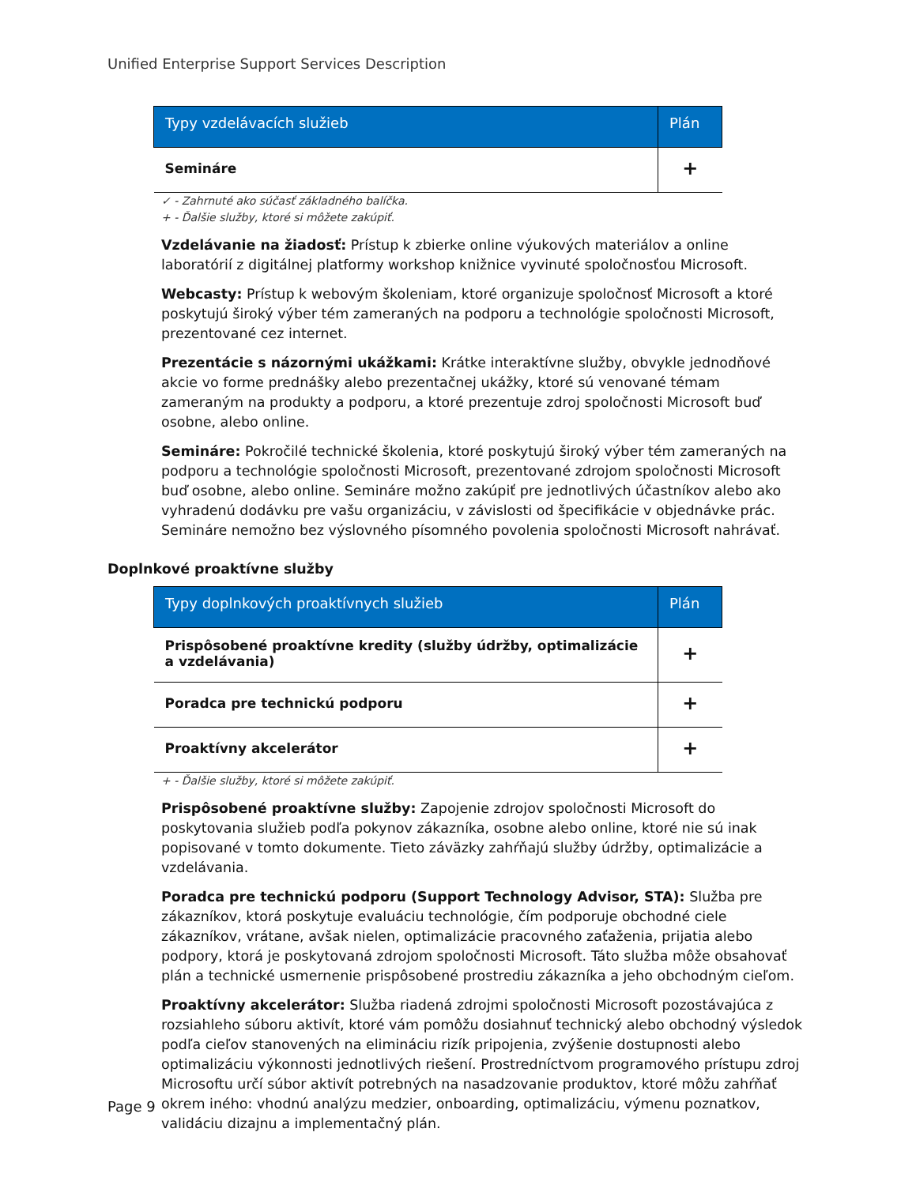Unified Enterprise Support Services Description
| Typy vzdelávacích služieb | Plán |
| --- | --- |
| Semináre | + |
✓ - Zahrnuté ako súčasť základného balíčka.
+ - Ďalšie služby, ktoré si môžete zakúpiť.
Vzdelávanie na žiadosť: Prístup k zbierke online výukových materiálov a online laboratórií z digitálnej platformy workshop knižnice vyvinuté spoločnosťou Microsoft.
Webcasty: Prístup k webovým školeniam, ktoré organizuje spoločnosť Microsoft a ktoré poskytujú široký výber tém zameraných na podporu a technológie spoločnosti Microsoft, prezentované cez internet.
Prezentácie s názornými ukážkami: Krátke interaktívne služby, obvykle jednodňové akcie vo forme prednášky alebo prezentačnej ukážky, ktoré sú venované témam zameraným na produkty a podporu, a ktoré prezentuje zdroj spoločnosti Microsoft buď osobne, alebo online.
Semináre: Pokročilé technické školenia, ktoré poskytujú široký výber tém zameraných na podporu a technológie spoločnosti Microsoft, prezentované zdrojom spoločnosti Microsoft buď osobne, alebo online. Semináre možno zakúpiť pre jednotlivých účastníkov alebo ako vyhradenú dodávku pre vašu organizáciu, v závislosti od špecifikácie v objednávke prác. Semináre nemožno bez výslovného písomného povolenia spoločnosti Microsoft nahrávať.
Doplnkové proaktívne služby
| Typy doplnkových proaktívnych služieb | Plán |
| --- | --- |
| Prispôsobené proaktívne kredity (služby údržby, optimalizácie a vzdelávania) | + |
| Poradca pre technickú podporu | + |
| Proaktívny akcelerátor | + |
+ - Ďalšie služby, ktoré si môžete zakúpiť.
Prispôsobené proaktívne služby: Zapojenie zdrojov spoločnosti Microsoft do poskytovania služieb podľa pokynov zákazníka, osobne alebo online, ktoré nie sú inak popisované v tomto dokumente. Tieto záväzky zahŕňajú služby údržby, optimalizácie a vzdelávania.
Poradca pre technickú podporu (Support Technology Advisor, STA): Služba pre zákazníkov, ktorá poskytuje evaluáciu technológie, čím podporuje obchodné ciele zákazníkov, vrátane, avšak nielen, optimalizácie pracovného zaťaženia, prijatia alebo podpory, ktorá je poskytovaná zdrojom spoločnosti Microsoft. Táto služba môže obsahovať plán a technické usmernenie prispôsobené prostrediu zákazníka a jeho obchodným cieľom.
Proaktívny akcelerátor: Služba riadená zdrojmi spoločnosti Microsoft pozostávajúca z rozsiahleho súboru aktivít, ktoré vám pomôžu dosiahnuť technický alebo obchodný výsledok podľa cieľov stanovených na elimináciu rizík pripojenia, zvýšenie dostupnosti alebo optimalizáciu výkonnosti jednotlivých riešení. Prostredníctvom programového prístupu zdroj Microsoftu určí súbor aktivít potrebných na nasadzovanie produktov, ktoré môžu zahŕňať okrem iného: vhodnú analýzu medzier, onboarding, optimalizáciu, výmenu poznatkov, validáciu dizajnu a implementačný plán.
Page 9